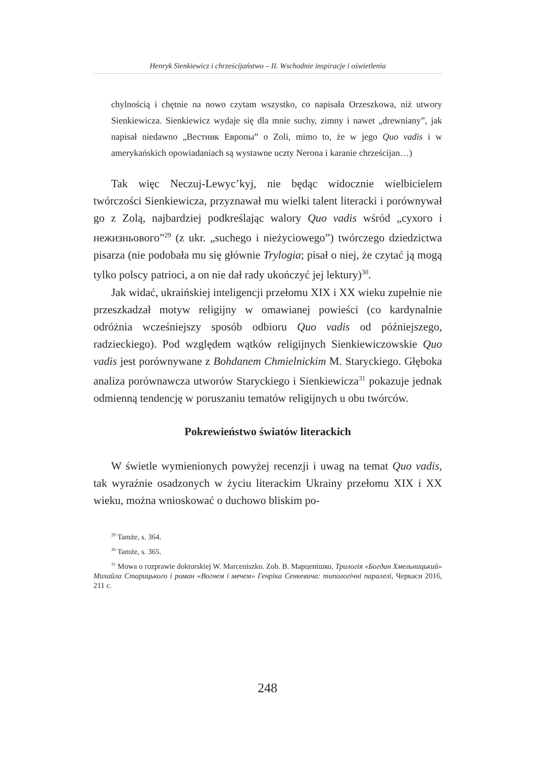Henryk Sienkiewicz i chrześcijaństwo – II. Wschodnie inspiracje i oświetlenia
chylnością i chętnie na nowo czytam wszystko, co napisała Orzeszkowa, niż utwory Sienkiewicza. Sienkiewicz wydaje się dla mnie suchy, zimny i nawet „drewniany”, jak napisał niedawno „Вестник Европы” o Zoli, mimo to, że w jego Quo vadis i w amerykańskich opowiadaniach są wystawne uczty Nerona i karanie chrześcijan…)
Tak więc Neczuj-Lewyc’kyj, nie będąc widocznie wielbicielem twórczości Sienkiewicza, przyznawał mu wielki talent literacki i porównywał go z Zolą, najbardziej podkreślając walory Quo vadis wśród „сухого і нежизньового”<sup>29</sup> (z ukr. „suchego i nieżyciowego”) twórczego dziedzictwa pisarza (nie podobała mu się głównie Trylogia; pisał o niej, że czytać ją mogą tylko polscy patrioci, a on nie dał rady ukończyć jej lektury)<sup>30</sup>.
Jak widać, ukraińskiej inteligencji przełomu XIX i XX wieku zupełnie nie przeszkadzał motyw religijny w omawianej powieści (co kardynalnie odróżnia wcześniejszy sposób odbioru Quo vadis od późniejszego, radzieckiego). Pod względem wątków religijnych Sienkiewiczowskie Quo vadis jest porównywane z Bohdanem Chmielnickim M. Staryckiego. Głęboka analiza porównawcza utworów Staryckiego i Sienkiewicza<sup>31</sup> pokazuje jednak odmienną tendencję w poruszaniu tematów religijnych u obu twórców.
Pokrewieństwo światów literackich
W świetle wymienionych powyżej recenzji i uwag na temat Quo vadis, tak wyraźnie osadzonych w życiu literackim Ukrainy przełomu XIX i XX wieku, można wnioskować o duchowo bliskim po-
<sup>29</sup> Tamże, s. 364.
<sup>30</sup> Tamże, s. 365.
<sup>31</sup> Mowa o rozprawie doktorskiej W. Marceniszko. Zob. В. Марценішко, Трилогія «Богдан Хмельницький» Михайла Старицького і роман «Вогнем і мечем» Генріка Сенкевича: типологічні паралелі, Черкаси 2016, 211 с.
248